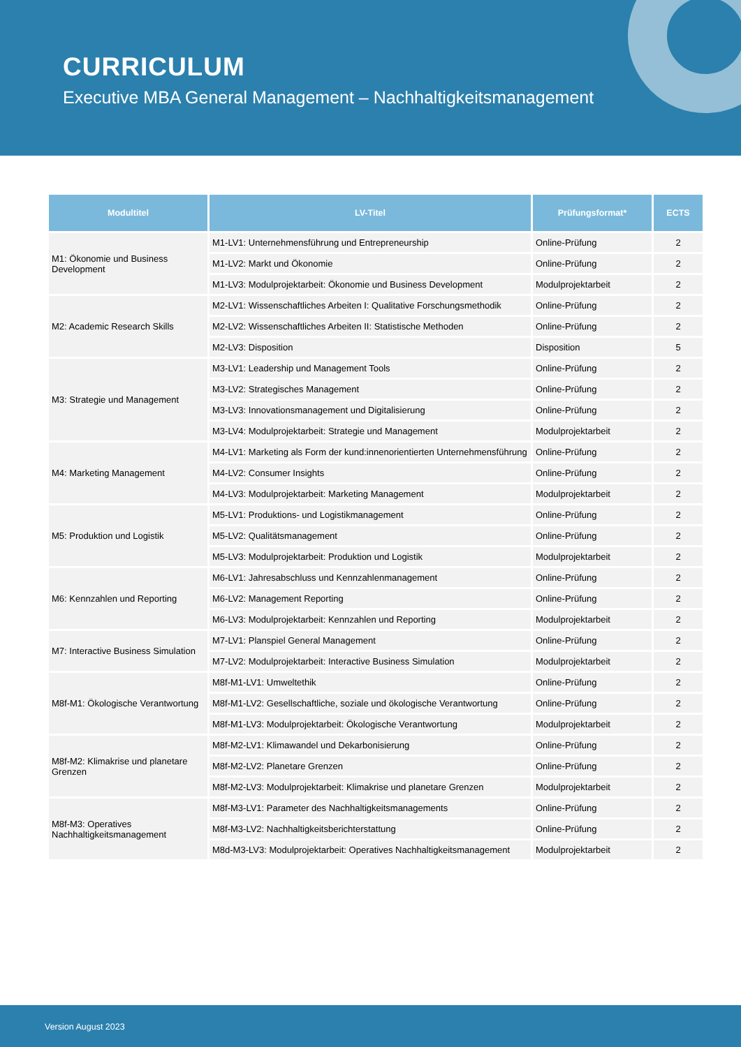CURRICULUM
Executive MBA General Management – Nachhaltigkeitsmanagement
| Modultitel | LV-Titel | Prüfungsformat* | ECTS |
| --- | --- | --- | --- |
| M1: Ökonomie und Business Development | M1-LV1: Unternehmensführung und Entrepreneurship | Online-Prüfung | 2 |
| | M1-LV2: Markt und Ökonomie | Online-Prüfung | 2 |
| | M1-LV3: Modulprojektarbeit: Ökonomie und Business Development | Modulprojektarbeit | 2 |
| M2: Academic Research Skills | M2-LV1: Wissenschaftliches Arbeiten I: Qualitative Forschungsmethodik | Online-Prüfung | 2 |
| | M2-LV2: Wissenschaftliches Arbeiten II: Statistische Methoden | Online-Prüfung | 2 |
| | M2-LV3: Disposition | Disposition | 5 |
| M3: Strategie und Management | M3-LV1: Leadership und Management Tools | Online-Prüfung | 2 |
| | M3-LV2: Strategisches Management | Online-Prüfung | 2 |
| | M3-LV3: Innovationsmanagement und Digitalisierung | Online-Prüfung | 2 |
| | M3-LV4: Modulprojektarbeit: Strategie und Management | Modulprojektarbeit | 2 |
| M4: Marketing Management | M4-LV1: Marketing als Form der kund:innenorientierten Unternehmensführung | Online-Prüfung | 2 |
| | M4-LV2: Consumer Insights | Online-Prüfung | 2 |
| | M4-LV3: Modulprojektarbeit: Marketing Management | Modulprojektarbeit | 2 |
| M5: Produktion und Logistik | M5-LV1: Produktions- und Logistikmanagement | Online-Prüfung | 2 |
| | M5-LV2: Qualitätsmanagement | Online-Prüfung | 2 |
| | M5-LV3: Modulprojektarbeit: Produktion und Logistik | Modulprojektarbeit | 2 |
| M6: Kennzahlen und Reporting | M6-LV1: Jahresabschluss und Kennzahlenmanagement | Online-Prüfung | 2 |
| | M6-LV2: Management Reporting | Online-Prüfung | 2 |
| | M6-LV3: Modulprojektarbeit: Kennzahlen und Reporting | Modulprojektarbeit | 2 |
| M7: Interactive Business Simulation | M7-LV1: Planspiel General Management | Online-Prüfung | 2 |
| | M7-LV2: Modulprojektarbeit: Interactive Business Simulation | Modulprojektarbeit | 2 |
| M8f-M1: Ökologische Verantwortung | M8f-M1-LV1: Umweltethik | Online-Prüfung | 2 |
| | M8f-M1-LV2: Gesellschaftliche, soziale und ökologische Verantwortung | Online-Prüfung | 2 |
| | M8f-M1-LV3: Modulprojektarbeit: Ökologische Verantwortung | Modulprojektarbeit | 2 |
| M8f-M2: Klimakrise und planetare Grenzen | M8f-M2-LV1: Klimawandel und Dekarbonisierung | Online-Prüfung | 2 |
| | M8f-M2-LV2: Planetare Grenzen | Online-Prüfung | 2 |
| | M8f-M2-LV3: Modulprojektarbeit: Klimakrise und planetare Grenzen | Modulprojektarbeit | 2 |
| M8f-M3: Operatives Nachhaltigkeitsmanagement | M8f-M3-LV1: Parameter des Nachhaltigkeitsmanagements | Online-Prüfung | 2 |
| | M8f-M3-LV2: Nachhaltigkeitsberichterstattung | Online-Prüfung | 2 |
| | M8d-M3-LV3: Modulprojektarbeit: Operatives Nachhaltigkeitsmanagement | Modulprojektarbeit | 2 |
Version August 2023